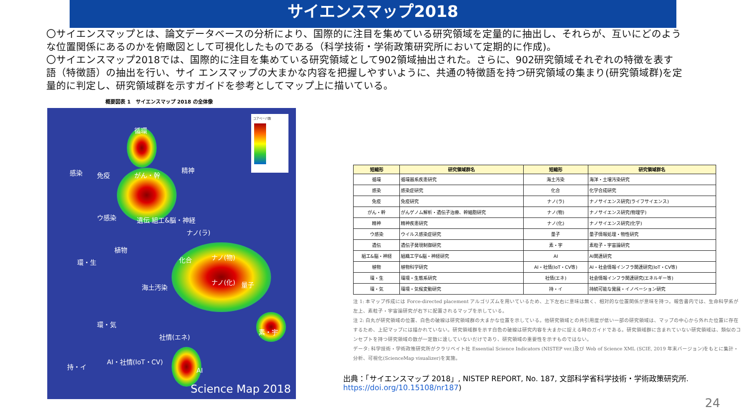サイエンスマップ2018
〇サイエンスマップとは、論文データベースの分析により、国際的に注目を集めている研究領域を定量的に抽出し、それらが、互いにどのような位置関係にあるのかを俯瞰図として可視化したものである（科学技術・学術政策研究所において定期的に作成)。
〇サイエンスマップ2018では、国際的に注目を集めている研究領域として902領域抽出された。さらに、902研究領域それぞれの特徴を表す語（特徴語）の抽出を行い、サイ エンスマップの大まかな内容を把握しやすいように、共通の特徴語を持つ研究領域の集まり(研究領域群)を定量的に判定し、研究領域群を示すガイドを参考としてマップ上に描いている。
概要図表 1　サイエンスマップ 2018 の全体像
循環
感染 免疫 がん・幹
精神
ウ感染 遺伝 組工&脳・神経
ナノ(ラ)
植物
環・生 化合 ナノ(物)
ナノ(化) 量子 海土汚染
環・気
社情(エネ)
素・宇
AI・社情(IoT・CV)
AI
持・イ
コアペーパ数
Science Map 2018
| 短縮形 | 研究領域群名 | 短縮形 | 研究領域群名 |
| --- | --- | --- | --- |
| 循環 | 循環器系疾患研究 | 海土汚染 | 海洋・土壌汚染研究 |
| 感染 | 感染症研究 | 化合 | 化学合成研究 |
| 免疫 | 免疫研究 | ナノ(ラ) | ナノサイエンス研究(ライフサイエンス) |
| がん・幹 | がんゲノム解析・遺伝子治療、幹細胞研究 | ナノ(物) | ナノサイエンス研究(物理学) |
| 精神 | 精神疾患研究 | ナノ(化) | ナノサイエンス研究(化学) |
| ウ感染 | ウイルス感染症研究 | 量子 | 量子情報処理・物性研究 |
| 遺伝 | 遺伝子発現制御研究 | 素・宇 | 素粒子・宇宙論研究 |
| 組工&脳・神経 | 組織工学&脳・神経研究 | AI | AI関連研究 |
| 植物 | 植物科学研究 | AI・社情(IoT・CV等) | AI・社会情報インフラ関連研究(IoT・CV等) |
| 環・生 | 環境・生態系研究 | 社情(エネ) | 社会情報インフラ関連研究(エネルギー等) |
| 環・気 | 環境・気候変動研究 | 持・イ | 持続可能な発展・イノベーション研究 |
注 1: 本マップ作成には Force-directed placement アルゴリズムを用いているため、上下左右に意味は無く、相対的な位置関係が意味を持つ。報告書内では、生命科学系が左上、素粒子・宇宙論研究が右下に配置されるマップを示している。
注 2: 白丸が研究領域の位置、白色の破線は研究領域群の大まかな位置を示している。他研究領域との共引用度が低い一部の研究領域は、マップの中心から外れた位置に存在するため、上記マップには描かれていない。研究領域群を示す白色の破線は研究内容を大まかに捉える時のガイドである。研究領域群に含まれていない研究領域は、類似のコンセプトを持つ研究領域の数が一定数に達していないだけであり、研究領域の重要性を示すものではない。
データ: 科学技術・学術政策研究所がクラリベイト社 Essential Science Indicators (NISTEP ver.)及び Web of Science XML (SCIE, 2019 年末バージョン)をもとに集計・分析、可視化(ScienceMap visualizer)を実施。
出典：「サイエンスマップ 2018」, NISTEP REPORT, No. 187, 文部科学省科学技術・学術政策研究所.
https://doi.org/10.15108/nr187)
24